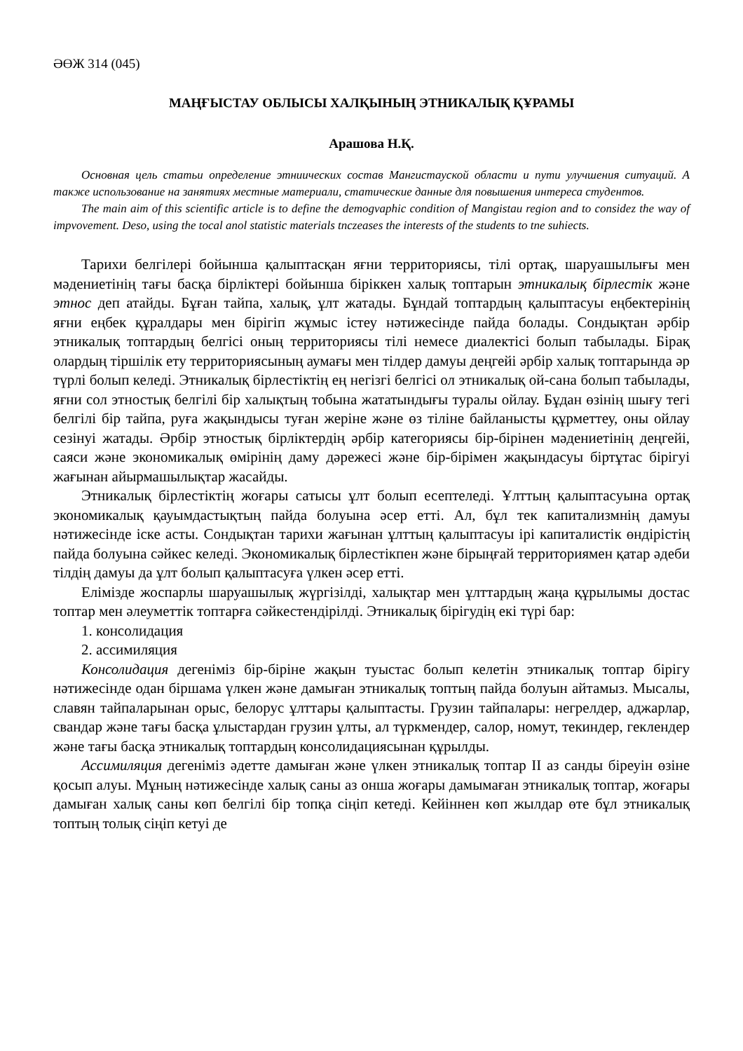ӘӨЖ 314 (045)
МАҢҒЫСТАУ ОБЛЫСЫ ХАЛҚЫНЫҢ ЭТНИКАЛЫҚ ҚҰРАМЫ
Арашова Н.Қ.
Основная цель статьи определение этниических состав Мангистауской области и пути улучшения ситуаций. А также использование на занятиях местные материали, статические данные для повышения интереса студентов.
The main aim of this scientific article is to define the demogvaphic condition of Mangistau region and to considez the way of impvovement. Deso, using the tocal anol statistic materials tnczeases the interests of the students to tne suhiects.
Тарихи белгілері бойынша қалыптасқан яғни территориясы, тілі ортақ, шаруашылығы мен мәдениетінің тағы басқа бірліктері бойынша біріккен халық топтарын этникалық бірлестік және этнос деп атайды. Бұған тайпа, халық, ұлт жатады. Бұндай топтардың қалыптасуы еңбектерінің яғни еңбек құралдары мен бірігіп жұмыс істеу нәтижесінде пайда болады. Сондықтан әрбір этникалық топтардың белгісі оның территориясы тілі немесе диалектісі болып табылады. Бірақ олардың тіршілік ету территориясының аумағы мен тілдер дамуы деңгейі әрбір халық топтарында әр түрлі болып келеді. Этникалық бірлестіктің ең негізгі белгісі ол этникалық ой-сана болып табылады, яғни сол этностық белгілі бір халықтың тобына жататындығы туралы ойлау. Бұдан өзінің шығу тегі белгілі бір тайпа, руға жақындысы туған жеріне және өз тіліне байланысты құрметтеу, оны ойлау сезінуі жатады. Әрбір этностық бірліктердің әрбір категориясы бір-бірінен мәдениетінің деңгейі, саяси және экономикалық өмірінің даму дәрежесі және бір-бірімен жақындасуы біртұтас бірігуі жағынан айырмашылықтар жасайды.
Этникалық бірлестіктің жоғары сатысы ұлт болып есептеледі. Ұлттың қалыптасуына ортақ экономикалық қауымдастықтың пайда болуына әсер етті. Ал, бұл тек капитализмнің дамуы нәтижесінде іске асты. Сондықтан тарихи жағынан ұлттың қалыптасуы ірі капиталистік өндірістің пайда болуына сәйкес келеді. Экономикалық бірлестікпен және бірыңғай территориямен қатар әдеби тілдің дамуы да ұлт болып қалыптасуға үлкен әсер етті.
Елімізде жоспарлы шаруашылық жүргізілді, халықтар мен ұлттардың жаңа құрылымы достас топтар мен әлеуметтік топтарға сәйкестендірілді. Этникалық бірігудің екі түрі бар:
1. консолидация
2. ассимиляция
Консолидация дегеніміз бір-біріне жақын туыстас болып келетін этникалық топтар бірігу нәтижесінде одан біршама үлкен және дамыған этникалық топтың пайда болуын айтамыз. Мысалы, славян тайпаларынан орыс, белорус ұлттары қалыптасты. Грузин тайпалары: негрелдер, аджарлар, свандар және тағы басқа ұлыстардан грузин ұлты, ал түркмендер, салор, номут, текиндер, геклендер және тағы басқа этникалық топтардың консолидациясынан құрылды.
Ассимиляция дегеніміз әдетте дамыған және үлкен этникалық топтар II аз санды біреуін өзіне қосып алуы. Мұның нәтижесінде халық саны аз онша жоғары дамымаған этникалық топтар, жоғары дамыған халық саны көп белгілі бір топқа сіңіп кетеді. Кейіннен көп жылдар өте бұл этникалық топтың толық сіңіп кетуі де